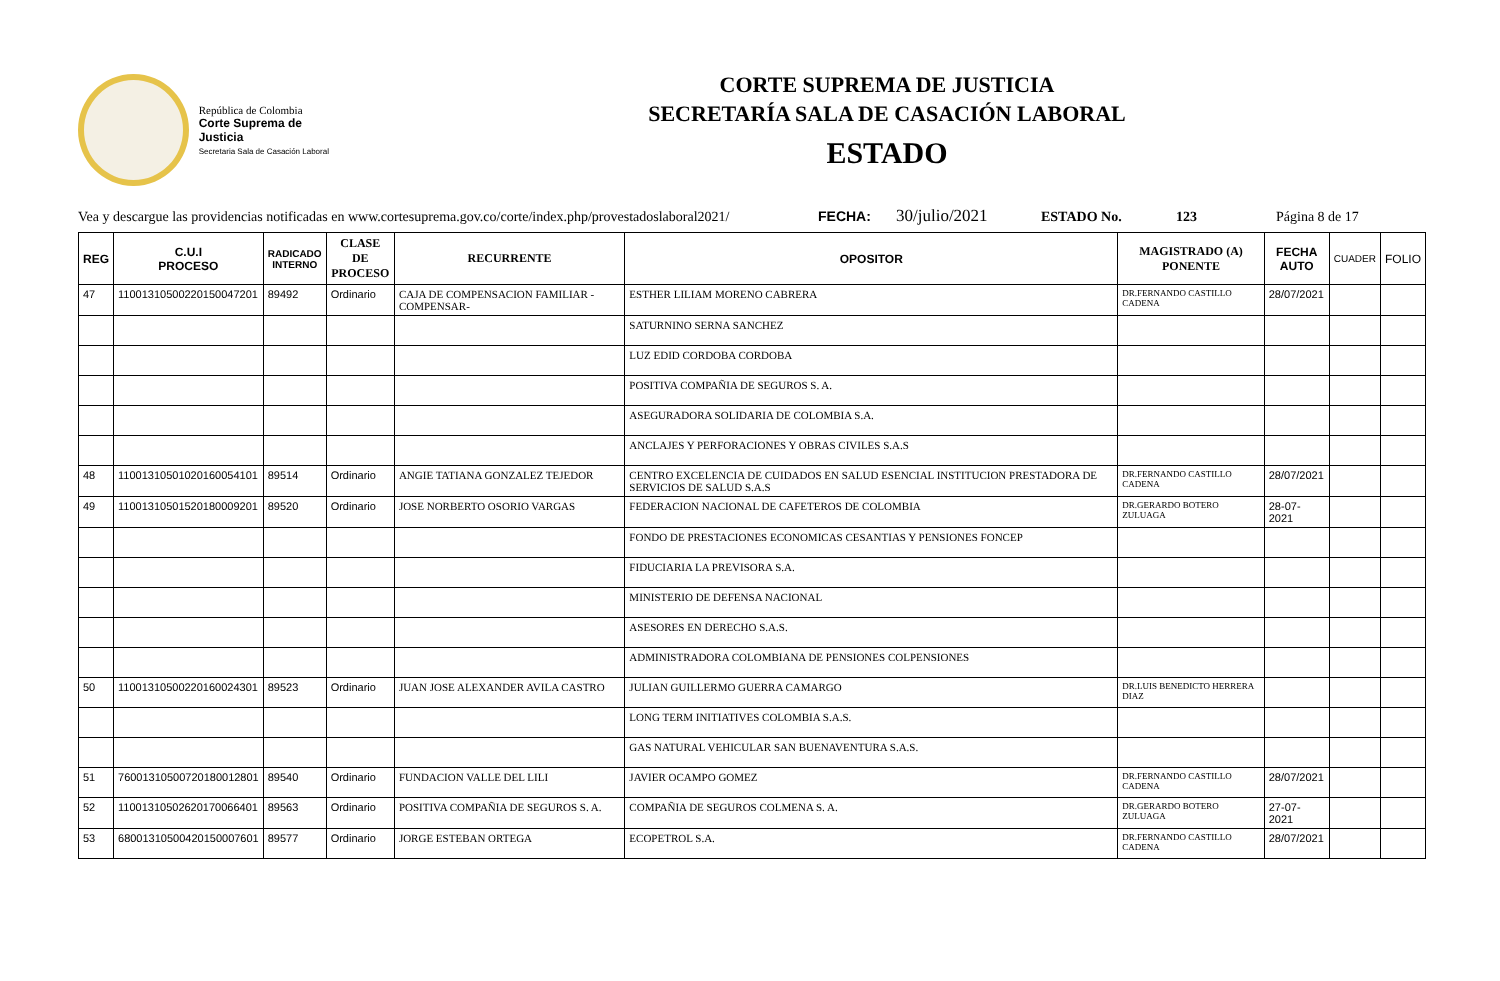República de Colombia
Corte Suprema de Justicia
Secretaria Sala de Casación Laboral
CORTE SUPREMA DE JUSTICIA
SECRETARÍA SALA DE CASACIÓN LABORAL
ESTADO
Vea y descargue las providencias notificadas en www.cortesuprema.gov.co/corte/index.php/provestadoslaboral2021/ FECHA: 30/julio/2021 ESTADO No. 123 Página 8 de 17
| REG | C.U.I PROCESO | RADICADO INTERNO | CLASE DE PROCESO | RECURRENTE | OPOSITOR | MAGISTRADO (A) PONENTE | FECHA AUTO | CUADER | FOLIO |
| --- | --- | --- | --- | --- | --- | --- | --- | --- | --- |
| 47 | 11001310500220150047201 | 89492 | Ordinario | CAJA DE COMPENSACION FAMILIAR -COMPENSAR- | ESTHER LILIAM MORENO CABRERA | DR.FERNANDO CASTILLO CADENA | 28/07/2021 | | |
| | | | | | SATURNINO SERNA SANCHEZ | | | | |
| | | | | | LUZ EDID CORDOBA CORDOBA | | | | |
| | | | | | POSITIVA COMPAÑIA DE SEGUROS S. A. | | | | |
| | | | | | ASEGURADORA SOLIDARIA DE COLOMBIA S.A. | | | | |
| | | | | | ANCLAJES Y PERFORACIONES Y OBRAS CIVILES S.A.S | | | | |
| 48 | 11001310501020160054101 | 89514 | Ordinario | ANGIE TATIANA GONZALEZ TEJEDOR | CENTRO EXCELENCIA DE CUIDADOS EN SALUD ESENCIAL INSTITUCION PRESTADORA DE SERVICIOS DE SALUD S.A.S | DR.FERNANDO CASTILLO CADENA | 28/07/2021 | | |
| 49 | 11001310501520180009201 | 89520 | Ordinario | JOSE NORBERTO OSORIO VARGAS | FEDERACION NACIONAL DE CAFETEROS DE COLOMBIA | DR.GERARDO BOTERO ZULUAGA | 28-07-2021 | | |
| | | | | | FONDO DE PRESTACIONES ECONOMICAS CESANTIAS Y PENSIONES FONCEP | | | | |
| | | | | | FIDUCIARIA LA PREVISORA S.A. | | | | |
| | | | | | MINISTERIO DE DEFENSA NACIONAL | | | | |
| | | | | | ASESORES EN DERECHO S.A.S. | | | | |
| | | | | | ADMINISTRADORA COLOMBIANA DE PENSIONES COLPENSIONES | | | | |
| 50 | 11001310500220160024301 | 89523 | Ordinario | JUAN JOSE ALEXANDER AVILA CASTRO | JULIAN GUILLERMO GUERRA CAMARGO | DR.LUIS BENEDICTO HERRERA DIAZ | | | |
| | | | | | LONG TERM INITIATIVES COLOMBIA S.A.S. | | | | |
| | | | | | GAS NATURAL VEHICULAR SAN BUENAVENTURA S.A.S. | | | | |
| 51 | 76001310500720180012801 | 89540 | Ordinario | FUNDACION VALLE DEL LILI | JAVIER OCAMPO GOMEZ | DR.FERNANDO CASTILLO CADENA | 28/07/2021 | | |
| 52 | 11001310502620170066401 | 89563 | Ordinario | POSITIVA COMPAÑIA DE SEGUROS S. A. | COMPAÑIA DE SEGUROS COLMENA S. A. | DR.GERARDO BOTERO ZULUAGA | 27-07-2021 | | |
| 53 | 68001310500420150007601 | 89577 | Ordinario | JORGE ESTEBAN ORTEGA | ECOPETROL S.A. | DR.FERNANDO CASTILLO CADENA | 28/07/2021 | | |